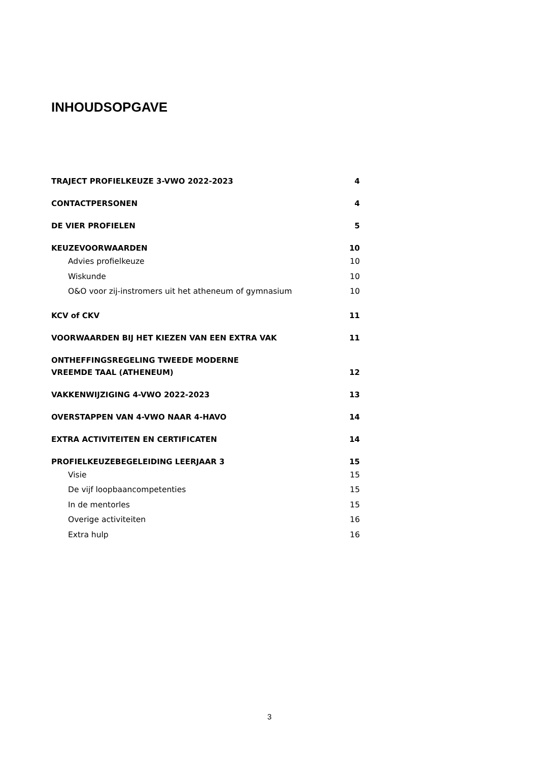INHOUDSOPGAVE
TRAJECT PROFIELKEUZE 3-VWO 2022-2023 4
CONTACTPERSONEN 4
DE VIER PROFIELEN 5
KEUZEVOORWAARDEN 10
Advies profielkeuze 10
Wiskunde 10
O&O voor zij-instromers uit het atheneum of gymnasium 10
KCV of CKV 11
VOORWAARDEN BIJ HET KIEZEN VAN EEN EXTRA VAK 11
ONTHEFFINGSREGELING TWEEDE MODERNE
VREEMDE TAAL (ATHENEUM) 12
VAKKENWIJZIGING 4-VWO 2022-2023 13
OVERSTAPPEN VAN 4-VWO NAAR 4-HAVO 14
EXTRA ACTIVITEITEN EN CERTIFICATEN 14
PROFIELKEUZEBEGELEIDING LEERJAAR 3 15
Visie 15
De vijf loopbaancompetenties 15
In de mentorles 15
Overige activiteiten 16
Extra hulp 16
3